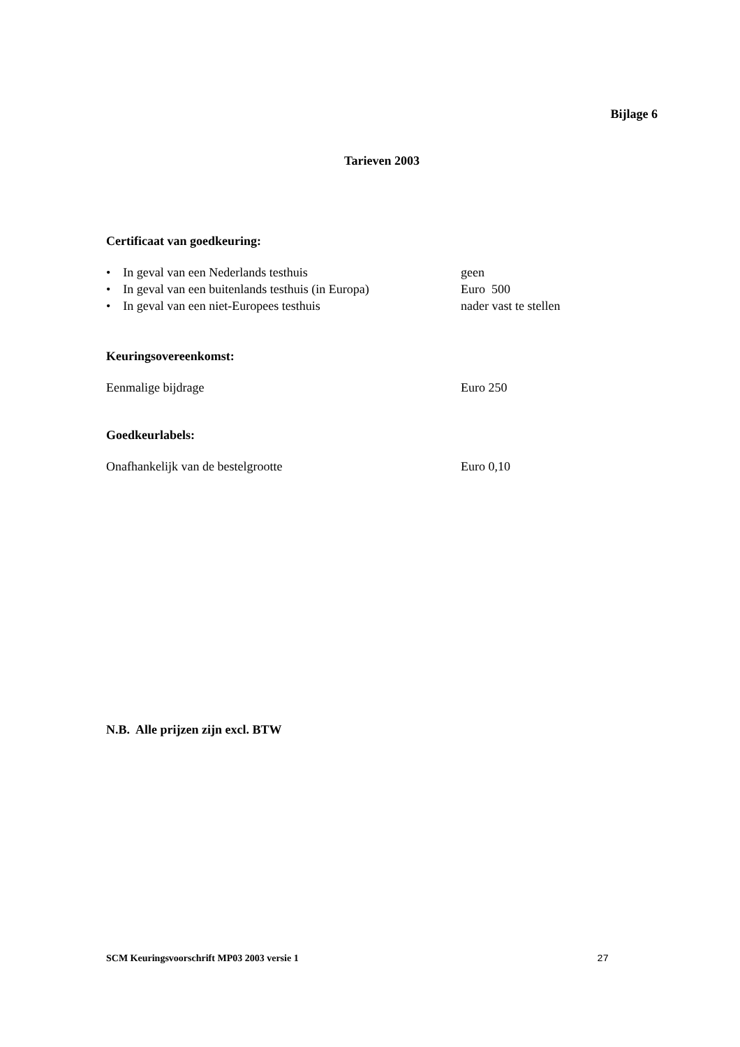Bijlage 6
Tarieven 2003
Certificaat van goedkeuring:
• In geval van een Nederlands testhuis geen
• In geval van een buitenlands testhuis (in Europa) Euro 500
• In geval van een niet-Europees testhuis nader vast te stellen
Keuringsovereenkomst:
Eenmalige bijdrage Euro 250
Goedkeurlabels:
Onafhankelijk van de bestelgrootte Euro 0,10
N.B. Alle prijzen zijn excl. BTW
SCM Keuringsvoorschrift MP03 2003 versie 1 27